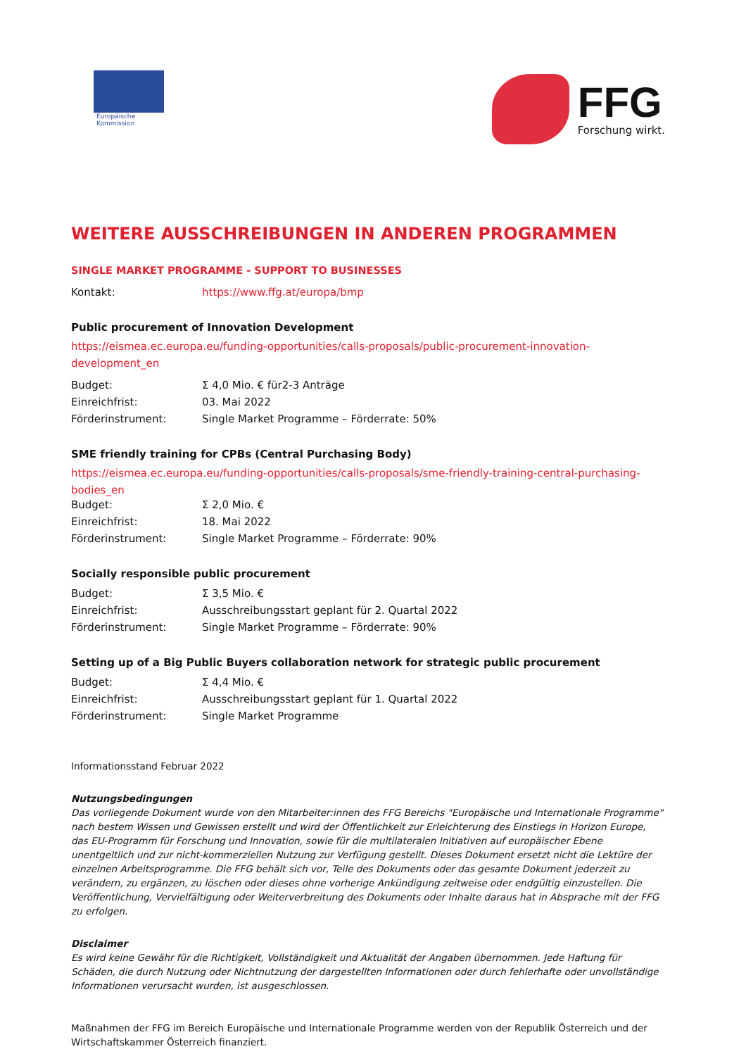Europäische
Kommission
FFG
Forschung wirkt.
WEITERE AUSSCHREIBUNGEN IN ANDEREN PROGRAMMEN
SINGLE MARKET PROGRAMME - SUPPORT TO BUSINESSES
| Kontakt: | https://www.ffg.at/europa/bmp |
Public procurement of Innovation Development
https://eismea.ec.europa.eu/funding-opportunities/calls-proposals/public-procurement-innovation-development_en
| Budget: | Σ 4,0 Mio. € für2-3 Anträge |
| Einreichfrist: | 03. Mai 2022 |
| Förderinstrument: | Single Market Programme – Förderrate: 50% |
SME friendly training for CPBs (Central Purchasing Body)
https://eismea.ec.europa.eu/funding-opportunities/calls-proposals/sme-friendly-training-central-purchasing-bodies_en
| Budget: | Σ 2,0 Mio. € |
| Einreichfrist: | 18. Mai 2022 |
| Förderinstrument: | Single Market Programme – Förderrate: 90% |
Socially responsible public procurement
| Budget: | Σ 3,5 Mio. € |
| Einreichfrist: | Ausschreibungsstart geplant für 2. Quartal 2022 |
| Förderinstrument: | Single Market Programme – Förderrate: 90% |
Setting up of a Big Public Buyers collaboration network for strategic public procurement
| Budget: | Σ 4,4 Mio. € |
| Einreichfrist: | Ausschreibungsstart geplant für 1. Quartal 2022 |
| Förderinstrument: | Single Market Programme |
Informationsstand Februar 2022
Nutzungsbedingungen
Das vorliegende Dokument wurde von den Mitarbeiter:innen des FFG Bereichs "Europäische und Internationale Programme" nach bestem Wissen und Gewissen erstellt und wird der Öffentlichkeit zur Erleichterung des Einstiegs in Horizon Europe, das EU-Programm für Forschung und Innovation, sowie für die multilateralen Initiativen auf europäischer Ebene unentgeltlich und zur nicht-kommerziellen Nutzung zur Verfügung gestellt. Dieses Dokument ersetzt nicht die Lektüre der einzelnen Arbeitsprogramme. Die FFG behält sich vor, Teile des Dokuments oder das gesamte Dokument jederzeit zu verändern, zu ergänzen, zu löschen oder dieses ohne vorherige Ankündigung zeitweise oder endgültig einzustellen. Die Veröffentlichung, Vervielfältigung oder Weiterverbreitung des Dokuments oder Inhalte daraus hat in Absprache mit der FFG zu erfolgen.
Disclaimer
Es wird keine Gewähr für die Richtigkeit, Vollständigkeit und Aktualität der Angaben übernommen. Jede Haftung für Schäden, die durch Nutzung oder Nichtnutzung der dargestellten Informationen oder durch fehlerhafte oder unvollständige Informationen verursacht wurden, ist ausgeschlossen.
Maßnahmen der FFG im Bereich Europäische und Internationale Programme werden von der Republik Österreich und der Wirtschaftskammer Österreich finanziert.